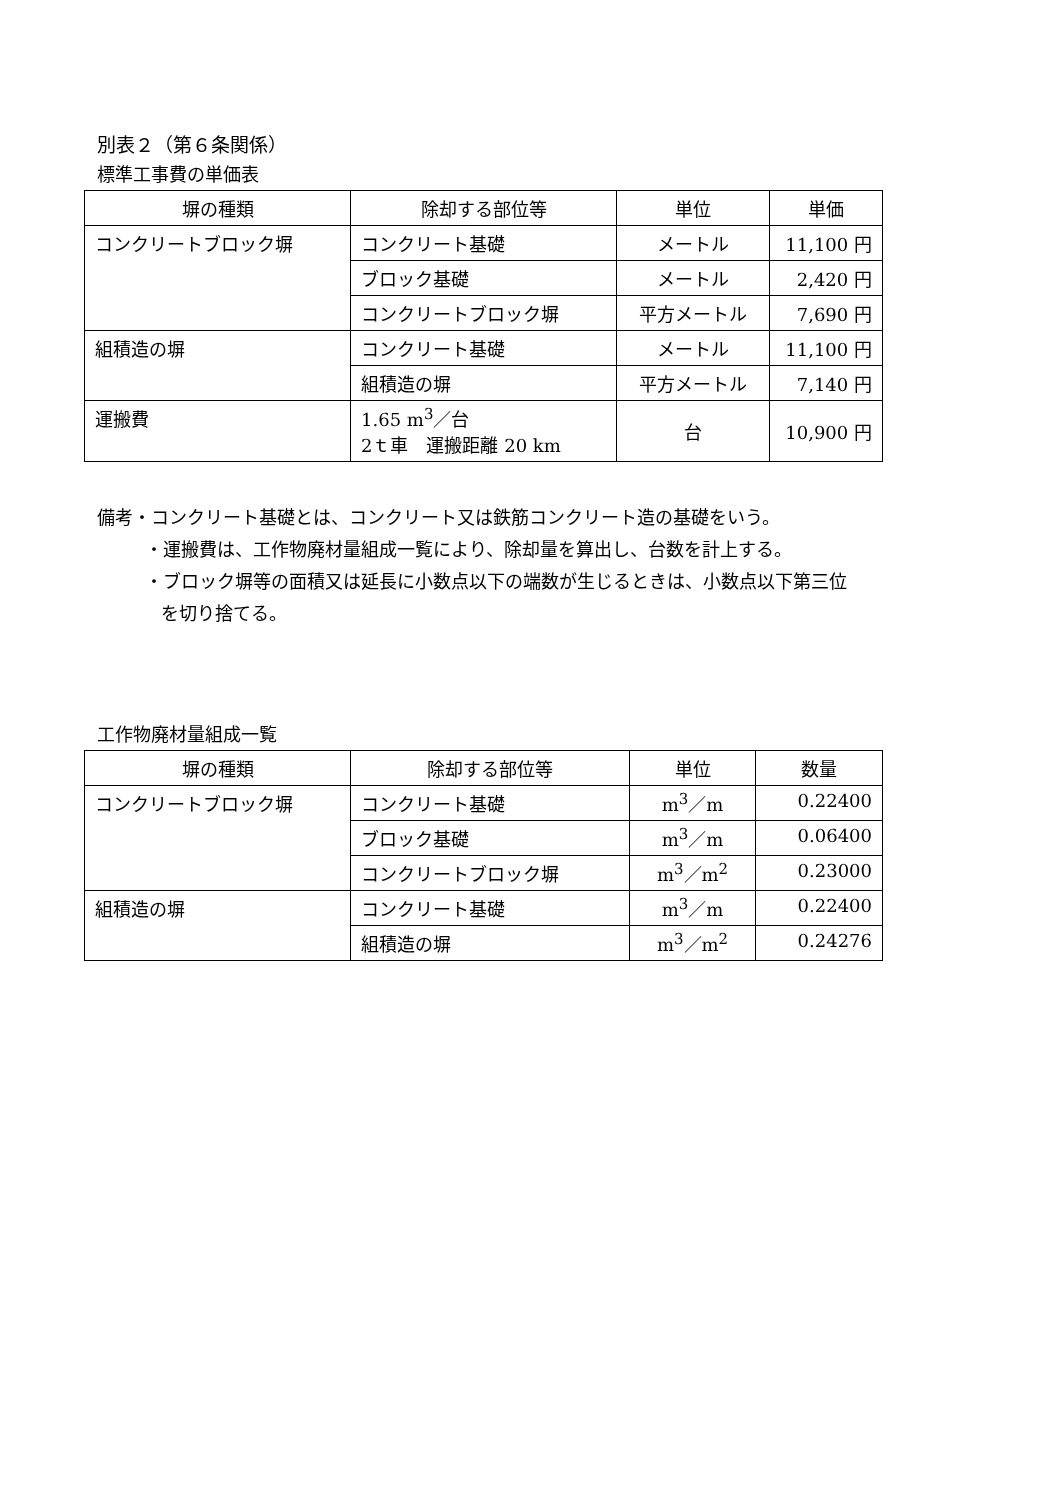別表２（第６条関係）
標準工事費の単価表
| 塀の種類 | 除却する部位等 | 単位 | 単価 |
| コンクリートブロック塀 | コンクリート基礎 | メートル | 11,100 円 |
| | ブロック基礎 | メートル | 2,420 円 |
| | コンクリートブロック塀 | 平方メートル | 7,690 円 |
| 組積造の塀 | コンクリート基礎 | メートル | 11,100 円 |
| | 組積造の塀 | 平方メートル | 7,140 円 |
| 運搬費 | 1.65 m<sup>3</sup>／台 2ｔ車 運搬距離 20 km | 台 | 10,900 円 |
備考・コンクリート基礎とは、コンクリート又は鉄筋コンクリート造の基礎をいう。
・運搬費は、工作物廃材量組成一覧により、除却量を算出し、台数を計上する。
・ブロック塀等の面積又は延長に小数点以下の端数が生じるときは、小数点以下第三位
を切り捨てる。
工作物廃材量組成一覧
| 塀の種類 | 除却する部位等 | 単位 | 数量 |
| コンクリートブロック塀 | コンクリート基礎 | m<sup>3</sup>／m | 0.22400 |
| | ブロック基礎 | m<sup>3</sup>／m | 0.06400 |
| | コンクリートブロック塀 | m<sup>3</sup>／m<sup>2</sup> | 0.23000 |
| 組積造の塀 | コンクリート基礎 | m<sup>3</sup>／m | 0.22400 |
| | 組積造の塀 | m<sup>3</sup>／m<sup>2</sup> | 0.24276 |